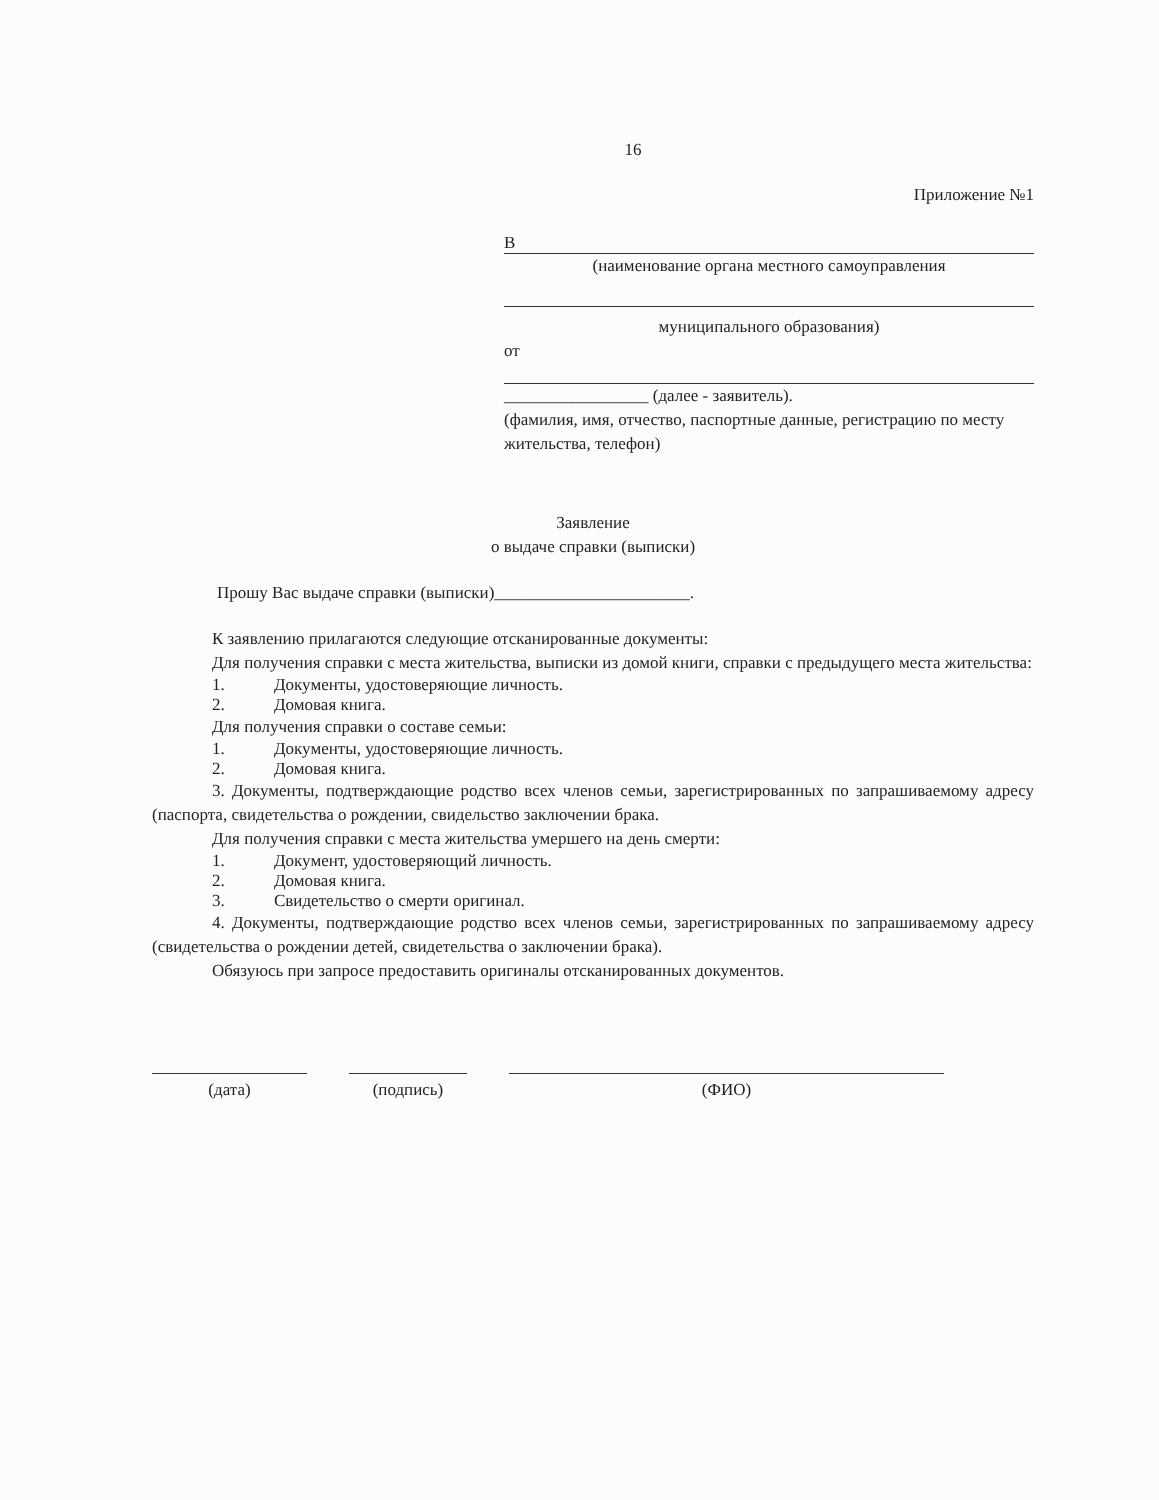16
Приложение №1
В
(наименование органа местного самоуправления
муниципального образования)
от
_________________ (далее - заявитель).
(фамилия, имя, отчество, паспортные данные, регистрацию по месту жительства, телефон)
Заявление
о выдаче справки (выписки)
Прошу Вас выдаче справки (выписки)_______________________.
К заявлению прилагаются следующие отсканированные документы:
Для получения справки с места жительства, выписки из домой книги, справки с предыдущего места жительства:
1. Документы, удостоверяющие личность.
2. Домовая книга.
Для получения справки о составе семьи:
1. Документы, удостоверяющие личность.
2. Домовая книга.
3. Документы, подтверждающие родство всех членов семьи, зарегистрированных по запрашиваемому адресу (паспорта, свидетельства о рождении, свидельство заключении брака.
Для получения справки с места жительства умершего на день смерти:
1. Документ, удостоверяющий личность.
2. Домовая книга.
3. Свидетельство о смерти оригинал.
4. Документы, подтверждающие родство всех членов семьи, зарегистрированных по запрашиваемому адресу (свидетельства о рождении детей, свидетельства о заключении брака).
Обязуюсь при запросе предоставить оригиналы отсканированных документов.
(дата) (подпись) (ФИО)